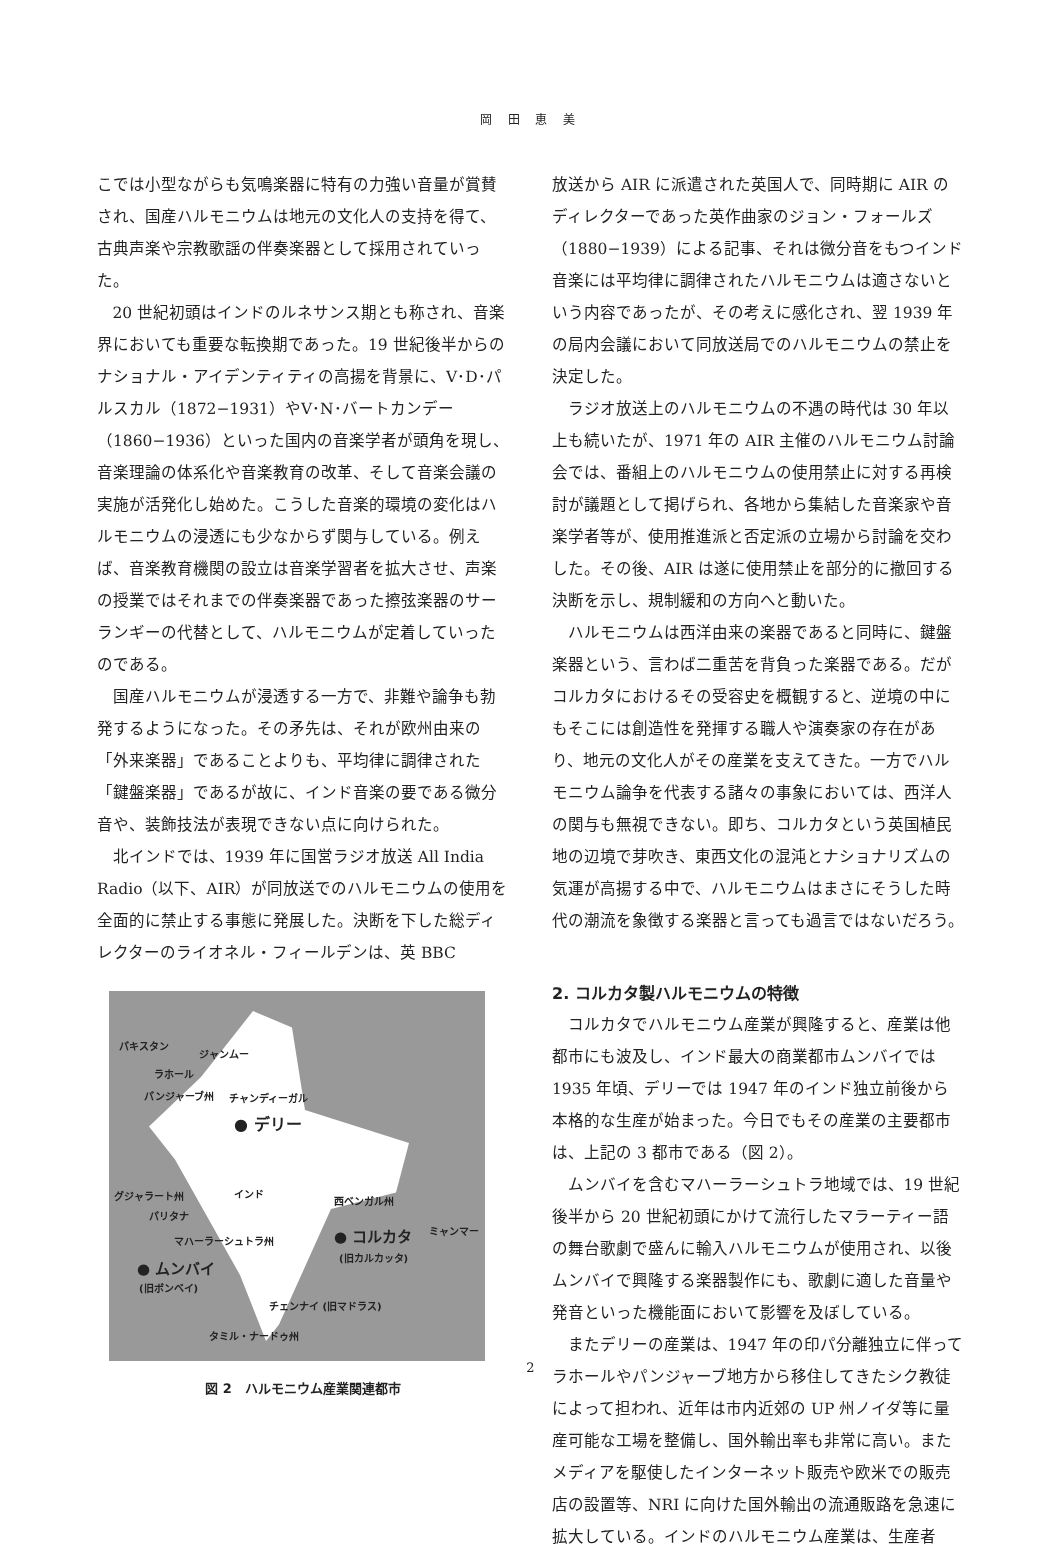岡 田 恵 美
こでは小型ながらも気鳴楽器に特有の力強い音量が賞賛され、国産ハルモニウムは地元の文化人の支持を得て、古典声楽や宗教歌謡の伴奏楽器として採用されていった。
20 世紀初頭はインドのルネサンス期とも称され、音楽界においても重要な転換期であった。19 世紀後半からのナショナル・アイデンティティの高揚を背景に、V･D･パルスカル（1872−1931）やV･N･バートカンデー（1860−1936）といった国内の音楽学者が頭角を現し、音楽理論の体系化や音楽教育の改革、そして音楽会議の実施が活発化し始めた。こうした音楽的環境の変化はハルモニウムの浸透にも少なからず関与している。例えば、音楽教育機関の設立は音楽学習者を拡大させ、声楽の授業ではそれまでの伴奏楽器であった擦弦楽器のサーランギーの代替として、ハルモニウムが定着していったのである。
国産ハルモニウムが浸透する一方で、非難や論争も勃発するようになった。その矛先は、それが欧州由来の「外来楽器」であることよりも、平均律に調律された「鍵盤楽器」であるが故に、インド音楽の要である微分音や、装飾技法が表現できない点に向けられた。
北インドでは、1939 年に国営ラジオ放送 All India Radio（以下、AIR）が同放送でのハルモニウムの使用を全面的に禁止する事態に発展した。決断を下した総ディレクターのライオネル・フィールデンは、英 BBC
パキスタン
ジャンムー
ラホール
パンジャーブ州 チャンディーガル
● デリー
グジャラート州 インド
西ベンガル州
パリタナ
ミャンマー
マハーラーシュトラ州 ● コルカタ
(旧カルカッタ)
● ムンバイ
(旧ボンベイ)
チェンナイ (旧マドラス)
タミル・ナードゥ州
図 2　ハルモニウム産業関連都市
放送から AIR に派遣された英国人で、同時期に AIR のディレクターであった英作曲家のジョン・フォールズ（1880−1939）による記事、それは微分音をもつインド音楽には平均律に調律されたハルモニウムは適さないという内容であったが、その考えに感化され、翌 1939 年の局内会議において同放送局でのハルモニウムの禁止を決定した。
ラジオ放送上のハルモニウムの不遇の時代は 30 年以上も続いたが、1971 年の AIR 主催のハルモニウム討論会では、番組上のハルモニウムの使用禁止に対する再検討が議題として掲げられ、各地から集結した音楽家や音楽学者等が、使用推進派と否定派の立場から討論を交わした。その後、AIR は遂に使用禁止を部分的に撤回する決断を示し、規制緩和の方向へと動いた。
ハルモニウムは西洋由来の楽器であると同時に、鍵盤楽器という、言わば二重苦を背負った楽器である。だがコルカタにおけるその受容史を概観すると、逆境の中にもそこには創造性を発揮する職人や演奏家の存在があり、地元の文化人がその産業を支えてきた。一方でハルモニウム論争を代表する諸々の事象においては、西洋人の関与も無視できない。即ち、コルカタという英国植民地の辺境で芽吹き、東西文化の混沌とナショナリズムの気運が高揚する中で、ハルモニウムはまさにそうした時代の潮流を象徴する楽器と言っても過言ではないだろう。
2. コルカタ製ハルモニウムの特徴
コルカタでハルモニウム産業が興隆すると、産業は他都市にも波及し、インド最大の商業都市ムンバイでは 1935 年頃、デリーでは 1947 年のインド独立前後から本格的な生産が始まった。今日でもその産業の主要都市は、上記の 3 都市である（図 2）。
ムンバイを含むマハーラーシュトラ地域では、19 世紀後半から 20 世紀初頭にかけて流行したマラーティー語の舞台歌劇で盛んに輸入ハルモニウムが使用され、以後ムンバイで興隆する楽器製作にも、歌劇に適した音量や発音といった機能面において影響を及ぼしている。
またデリーの産業は、1947 年の印パ分離独立に伴ってラホールやパンジャーブ地方から移住してきたシク教徒によって担われ、近年は市内近郊の UP 州ノイダ等に量産可能な工場を整備し、国外輸出率も非常に高い。またメディアを駆使したインターネット販売や欧米での販売店の設置等、NRI に向けた国外輸出の流通販路を急速に拡大している。インドのハルモニウム産業は、生産者
2